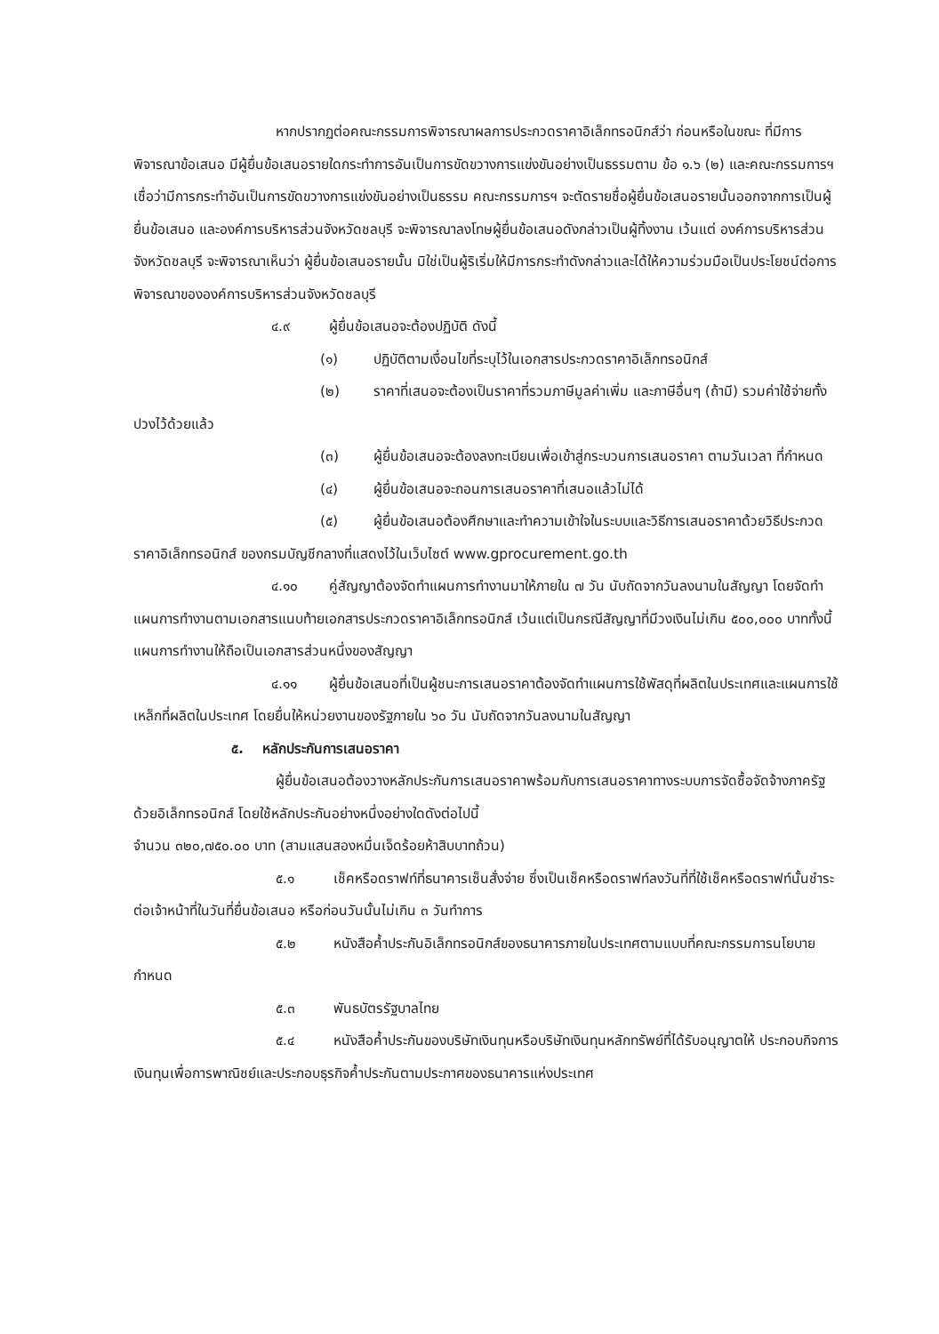หากปรากฏต่อคณะกรรมการพิจารณาผลการประกวดราคาอิเล็กทรอนิกส์ว่า ก่อนหรือในขณะ ที่มีการพิจารณาข้อเสนอ มีผู้ยื่นข้อเสนอรายใดกระทำการอันเป็นการขัดขวางการแข่งขันอย่างเป็นธรรมตาม ข้อ ๑.๖ (๒) และคณะกรรมการฯ เชื่อว่ามีการกระทำอันเป็นการขัดขวางการแข่งขันอย่างเป็นธรรม คณะกรรมการฯ จะตัดรายชื่อผู้ยื่นข้อเสนอรายนั้นออกจากการเป็นผู้ยื่นข้อเสนอ และองค์การบริหารส่วนจังหวัดชลบุรี จะพิจารณาลงโทษผู้ยื่นข้อเสนอดังกล่าวเป็นผู้ทิ้งงาน เว้นแต่ องค์การบริหารส่วนจังหวัดชลบุรี จะพิจารณาเห็นว่า ผู้ยื่นข้อเสนอรายนั้น มิใช่เป็นผู้ริเริ่มให้มีการกระทำดังกล่าวและได้ให้ความร่วมมือเป็นประโยชน์ต่อการพิจารณาขององค์การบริหารส่วนจังหวัดชลบุรี
๔.๙ ผู้ยื่นข้อเสนอจะต้องปฏิบัติ ดังนี้
(๑) ปฏิบัติตามเงื่อนไขที่ระบุไว้ในเอกสารประกวดราคาอิเล็กทรอนิกส์
(๒) ราคาที่เสนอจะต้องเป็นราคาที่รวมภาษีมูลค่าเพิ่ม และภาษีอื่นๆ (ถ้ามี) รวมค่าใช้จ่ายทั้งปวงไว้ด้วยแล้ว
(๓) ผู้ยื่นข้อเสนอจะต้องลงทะเบียนเพื่อเข้าสู่กระบวนการเสนอราคา ตามวันเวลา ที่กำหนด
(๔) ผู้ยื่นข้อเสนอจะถอนการเสนอราคาที่เสนอแล้วไม่ได้
(๕) ผู้ยื่นข้อเสนอต้องศึกษาและทำความเข้าใจในระบบและวิธีการเสนอราคาด้วยวิธีประกวดราคาอิเล็กทรอนิกส์ ของกรมบัญชีกลางที่แสดงไว้ในเว็บไซต์ www.gprocurement.go.th
๔.๑๐ คู่สัญญาต้องจัดทำแผนการทำงานมาให้ภายใน ๗ วัน นับถัดจากวันลงนามในสัญญา โดยจัดทำแผนการทำงานตามเอกสารแนบท้ายเอกสารประกวดราคาอิเล็กทรอนิกส์ เว้นแต่เป็นกรณีสัญญาที่มีวงเงินไม่เกิน ๕๐๐,๐๐๐ บาททั้งนี้ แผนการทำงานให้ถือเป็นเอกสารส่วนหนึ่งของสัญญา
๔.๑๑ ผู้ยื่นข้อเสนอที่เป็นผู้ชนะการเสนอราคาต้องจัดทำแผนการใช้พัสดุที่ผลิตในประเทศและแผนการใช้เหล็กที่ผลิตในประเทศ โดยยื่นให้หน่วยงานของรัฐภายใน ๖๐ วัน นับถัดจากวันลงนามในสัญญา
๕. หลักประกันการเสนอราคา
ผู้ยื่นข้อเสนอต้องวางหลักประกันการเสนอราคาพร้อมกับการเสนอราคาทางระบบการจัดซื้อจัดจ้างภาครัฐด้วยอิเล็กทรอนิกส์ โดยใช้หลักประกันอย่างหนึ่งอย่างใดดังต่อไปนี้
จำนวน ๓๒๐,๗๕๐.๐๐ บาท (สามแสนสองหมื่นเจ็ดร้อยห้าสิบบาทถ้วน)
๕.๑ เช็คหรือดราฟท์ที่ธนาคารเซ็นสั่งจ่าย ซึ่งเป็นเช็คหรือดราฟท์ลงวันที่ที่ใช้เช็คหรือดราฟท์นั้นชำระต่อเจ้าหน้าที่ในวันที่ยื่นข้อเสนอ หรือก่อนวันนั้นไม่เกิน ๓ วันทำการ
๕.๒ หนังสือค้ำประกันอิเล็กทรอนิกส์ของธนาคารภายในประเทศตามแบบที่คณะกรรมการนโยบายกำหนด
๕.๓ พันธบัตรรัฐบาลไทย
๕.๔ หนังสือค้ำประกันของบริษัทเงินทุนหรือบริษัทเงินทุนหลักทรัพย์ที่ได้รับอนุญาตให้ ประกอบกิจการเงินทุนเพื่อการพาณิชย์และประกอบธุรกิจค้ำประกันตามประกาศของธนาคารแห่งประเทศ